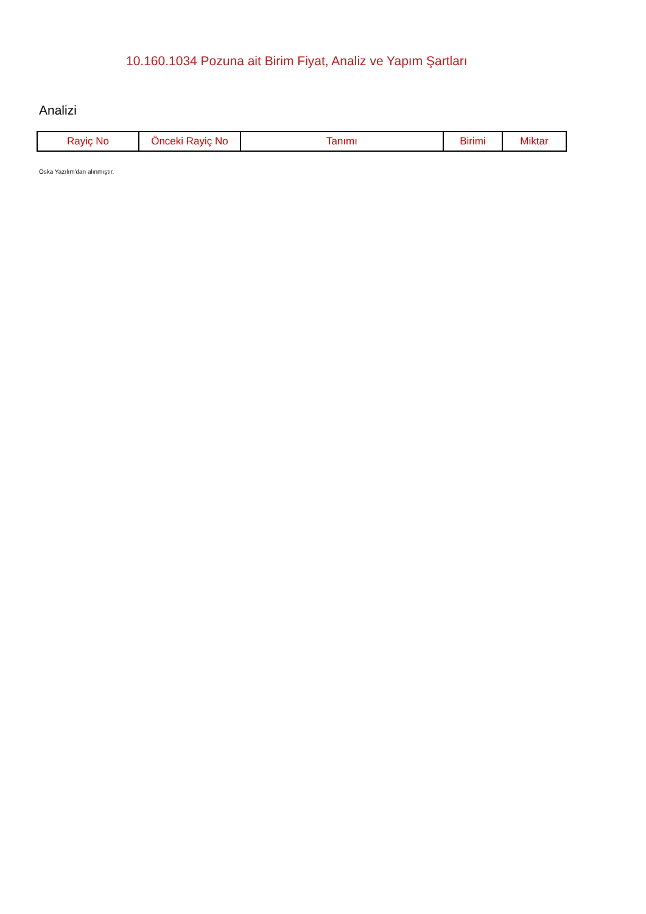10.160.1034 Pozuna ait Birim Fiyat, Analiz ve Yapım Şartları
Analizi
| Rayiç No | Önceki Rayiç No | Tanımı | Birimi | Miktar |
| --- | --- | --- | --- | --- |
Oska Yazılım'dan alınmıştır.